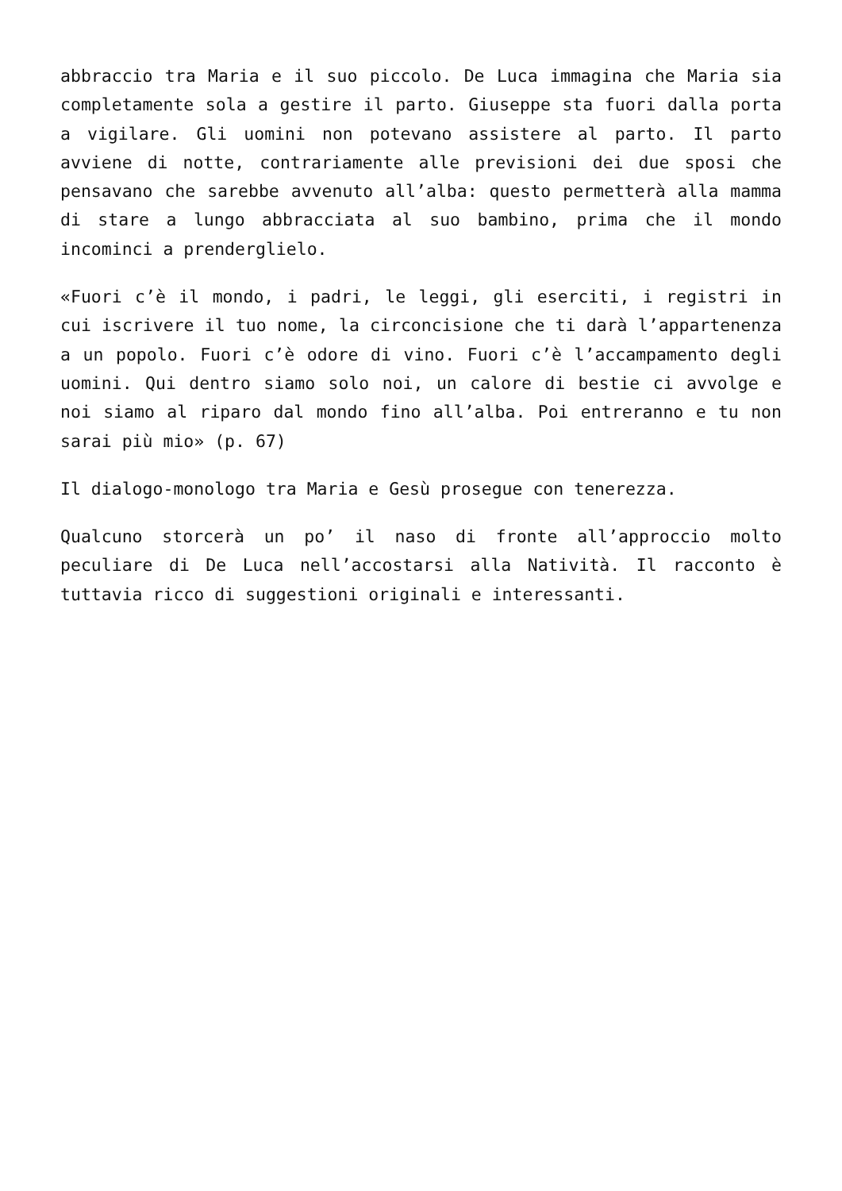abbraccio tra Maria e il suo piccolo. De Luca immagina che Maria sia completamente sola a gestire il parto. Giuseppe sta fuori dalla porta a vigilare. Gli uomini non potevano assistere al parto. Il parto avviene di notte, contrariamente alle previsioni dei due sposi che pensavano che sarebbe avvenuto all’alba: questo permetterà alla mamma di stare a lungo abbracciata al suo bambino, prima che il mondo incominci a prenderglielo.
«Fuori c’è il mondo, i padri, le leggi, gli eserciti, i registri in cui iscrivere il tuo nome, la circoncisione che ti darà l’appartenenza a un popolo. Fuori c’è odore di vino. Fuori c’è l’accampamento degli uomini. Qui dentro siamo solo noi, un calore di bestie ci avvolge e noi siamo al riparo dal mondo fino all’alba. Poi entreranno e tu non sarai più mio» (p. 67)
Il dialogo-monologo tra Maria e Gesù prosegue con tenerezza.
Qualcuno storcerà un po’ il naso di fronte all’approccio molto peculiare di De Luca nell’accostarsi alla Natività. Il racconto è tuttavia ricco di suggestioni originali e interessanti.